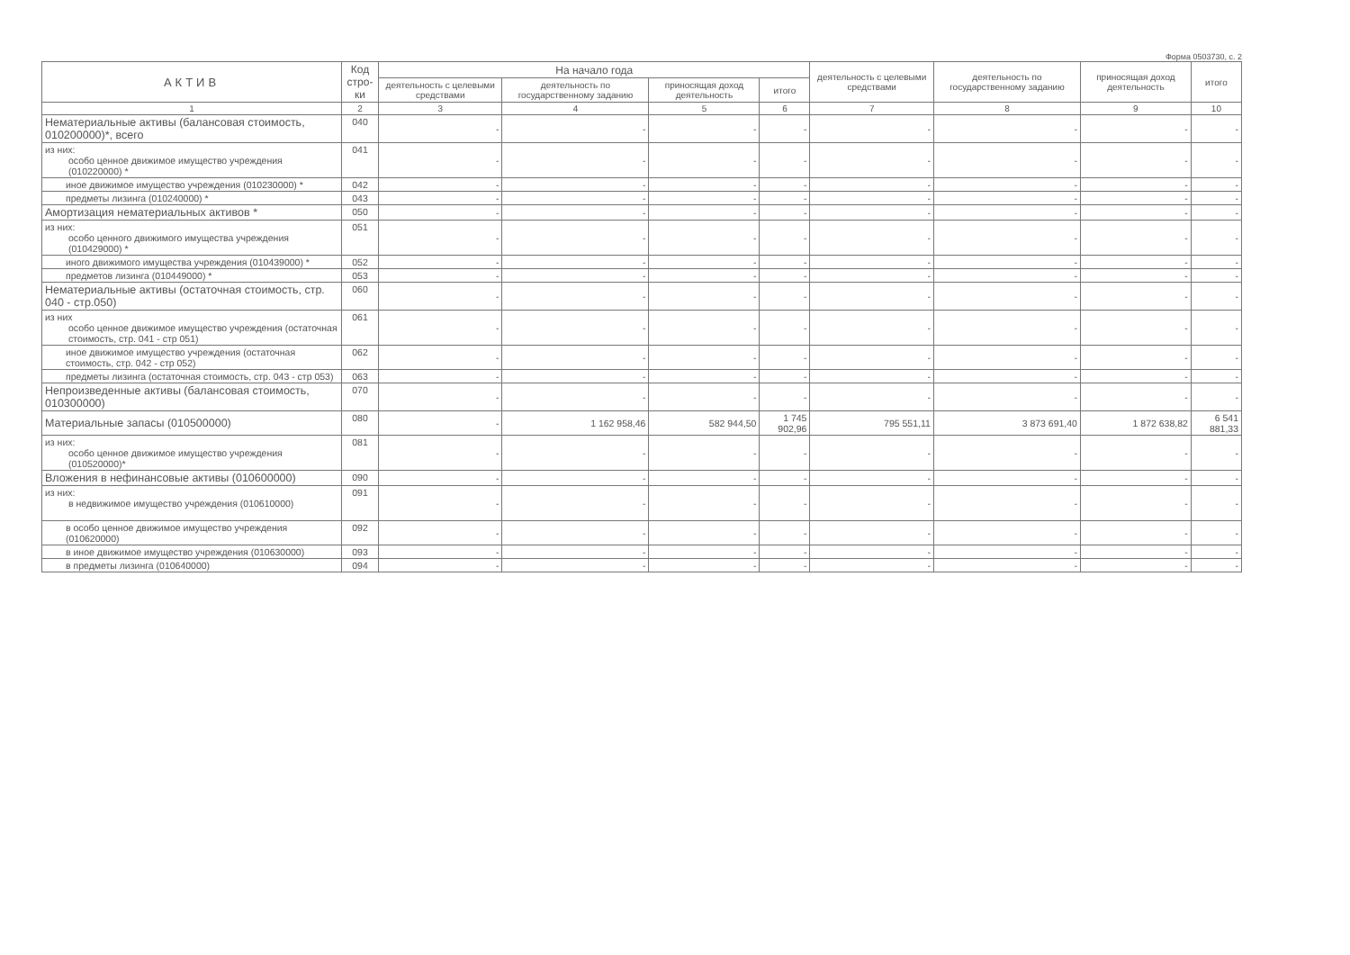Форма 0503730, с. 2
| АКТИВ | Код стро-ки | На начало года | | | | деятельность с целевыми средствами | деятельность по государственному заданию | приносящая доход деятельность | итого |
| --- | --- | --- | --- | --- | --- | --- | --- | --- | --- |
| | | деятельность с целевыми средствами | деятельность по государственному заданию | приносящая доход деятельность | итого | | | | |
| 1 | 2 | 3 | 4 | 5 | 6 | 7 | 8 | 9 | 10 |
| Нематериальные активы (балансовая стоимость, 010200000)*, всего | 040 | - | - | - | - | - | - | - | - |
| из них: особо ценное движимое имущество учреждения (010220000) * | 041 | - | - | - | - | - | - | - | - |
| иное движимое имущество учреждения (010230000) * | 042 | - | - | - | - | - | - | - | - |
| предметы лизинга (010240000) * | 043 | - | - | - | - | - | - | - | - |
| Амортизация нематериальных активов * | 050 | - | - | - | - | - | - | - | - |
| из них: особо ценного движимого имущества учреждения (010429000) * | 051 | - | - | - | - | - | - | - | - |
| иного движимого имущества учреждения (010439000) * | 052 | - | - | - | - | - | - | - | - |
| предметов лизинга (010449000) * | 053 | - | - | - | - | - | - | - | - |
| Нематериальные активы (остаточная стоимость, стр. 040 - стр.050) | 060 | - | - | - | - | - | - | - | - |
| из них особо ценное движимое имущество учреждения (остаточная стоимость, стр. 041 - стр 051) | 061 | - | - | - | - | - | - | - | - |
| иное движимое имущество учреждения (остаточная стоимость, стр. 042 - стр 052) | 062 | - | - | - | - | - | - | - | - |
| предметы лизинга (остаточная стоимость, стр. 043 - стр 053) | 063 | - | - | - | - | - | - | - | - |
| Непроизведенные активы (балансовая стоимость, 010300000) | 070 | - | - | - | - | - | - | - | - |
| Материальные запасы (010500000) | 080 | - | 1 162 958,46 | 582 944,50 | 1 745 902,96 | 795 551,11 | 3 873 691,40 | 1 872 638,82 | 6 541 881,33 |
| из них: особо ценное движимое имущество учреждения (010520000)* | 081 | - | - | - | - | - | - | - | - |
| Вложения в нефинансовые активы (010600000) | 090 | - | - | - | - | - | - | - | - |
| из них: в недвижимое имущество учреждения (010610000) | 091 | - | - | - | - | - | - | - | - |
| в особо ценное движимое имущество учреждения (010620000) | 092 | - | - | - | - | - | - | - | - |
| в иное движимое имущество учреждения (010630000) | 093 | - | - | - | - | - | - | - | - |
| в предметы лизинга (010640000) | 094 | - | - | - | - | - | - | - | - |